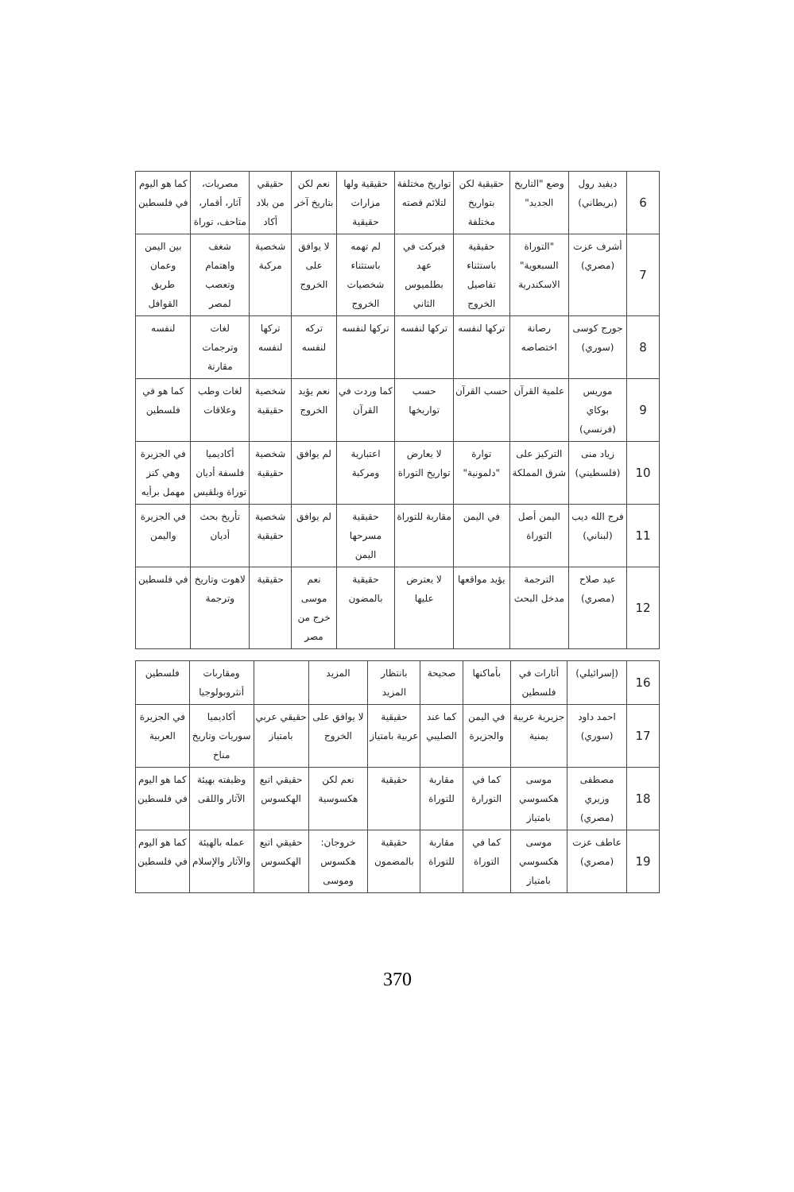| 6 | ديفيد رول (بريطاني) | وضع "التاريخ الجديد" | حقيقية لكن بتواريخ مختلفة | تواريخ مختلفة لتلائم قصته | حقيقية ولها مزارات حقيقية | نعم لكن بتاريخ آخر | حقيقي من بلاد أكاد | مصريات، آثار، أقمار، متاحف، توراة | كما هو اليوم في فلسطين |
| 7 | أشرف عزت (مصري) | "التوراة السبعوية" الاسكندرية | حقيقية باستثناء تفاصيل الخروج | فبركت في عهد بطلميوس الثاني | لم تهمه باستثناء شخصيات الخروج | لا يوافق على الخروج | شخصية مركبة | شغف واهتمام وتعصب لمصر | بين اليمن وعمان طريق القوافل |
| 8 | جورج كوسى (سوري) | رصانة اختصاصه | تركها لنفسه | تركها لنفسه | تركها لنفسه | تركه لنفسه | تركها لنفسه | لغات وترجمات مقارنة | لنفسه |
| 9 | موريس بوكاي (فرنسي) | علمية القرآن | حسب القرآن | حسب تواريخها | كما وردت في القرآن | نعم يؤيد الخروج | شخصية حقيقية | لغات وطب وعلاقات | كما هو في فلسطين |
| 10 | زياد منى (فلسطيني) | التركيز على شرق المملكة | توارة "دلمونية" | لا يعارض تواريخ التوراة | اعتبارية ومركبة | لم يوافق | شخصية حقيقية | أكاديميا فلسفة أديان توراة وبلقيس | في الجزيرة وهي كنز مهمل برأيه |
| 11 | فرج الله ديب (لبناني) | اليمن أصل التوراة | في اليمن | مقاربة للتوراة | حقيقية مسرحها اليمن | لم يوافق | شخصية حقيقية | تأريخ بحث أديان | في الجزيرة واليمن |
| 12 | عيد صلاح (مصري) | الترجمة مدخل البحث | يؤيد مواقعها | لا يعترض عليها | حقيقية بالمضون | نعم موسى خرج من مصر | حقيقية | لاهوت وتاريخ وترجمة | في فلسطين |
| 16 | (إسرائيلي) | أثارات في فلسطين | بأماكنها | صحيحة | بانتظار المزيد | المزيد | | ومقاربات أنثروبولوجيا | فلسطين |
| 17 | احمد داود (سوري) | جزيرية عربية يمنية | في اليمن والجزيرة | كما عند الصليبي | حقيقية عربية بامتياز | لا يوافق على الخروج | حقيقي عربي بامتياز | أكاديميا سوريات وتاريخ مناخ | في الجزيرة العربية |
| 18 | مصطفى وزيري (مصري) | موسى هكسوسي بامتياز | كما في التورارة | مقاربة للتوراة | حقيقية | نعم لكن هكسوسية | حقيقي اتبع الهكسوس | وظيفته بهيئة الآثار واللقى | كما هو اليوم في فلسطين |
| 19 | عاطف عزت (مصري) | موسى هكسوسي بامتياز | كما في التوراة | مقاربة للتوراة | حقيقية بالمضمون | خروجان: هكسوس وموسى | حقيقي اتبع الهكسوس | عمله بالهيئة والآثار والإسلام | كما هو اليوم في فلسطين |
370